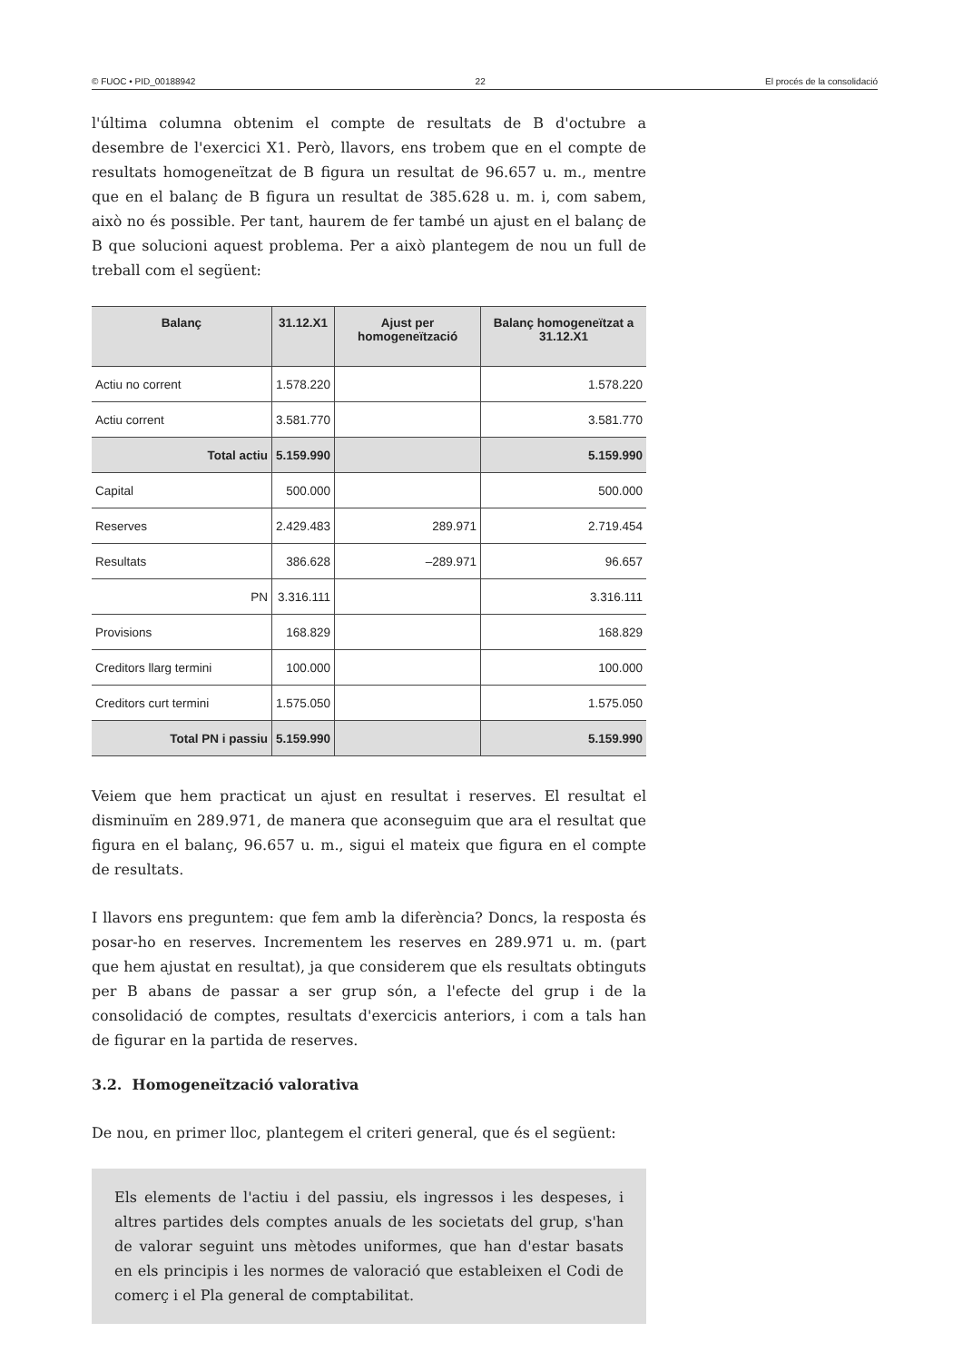© FUOC • PID_00188942 22 El procés de la consolidació
l'última columna obtenim el compte de resultats de B d'octubre a desembre de l'exercici X1. Però, llavors, ens trobem que en el compte de resultats homogeneïtzat de B figura un resultat de 96.657 u. m., mentre que en el balanç de B figura un resultat de 385.628 u. m. i, com sabem, això no és possible. Per tant, haurem de fer també un ajust en el balanç de B que solucioni aquest problema. Per a això plantegem de nou un full de treball com el següent:
| Balanç | 31.12.X1 | Ajust per homogeneïtzació | Balanç homogeneïtzat a 31.12.X1 |
| --- | --- | --- | --- |
| Actiu no corrent | 1.578.220 | | 1.578.220 |
| Actiu corrent | 3.581.770 | | 3.581.770 |
| Total actiu | 5.159.990 | | 5.159.990 |
| Capital | 500.000 | | 500.000 |
| Reserves | 2.429.483 | 289.971 | 2.719.454 |
| Resultats | 386.628 | –289.971 | 96.657 |
| PN | 3.316.111 | | 3.316.111 |
| Provisions | 168.829 | | 168.829 |
| Creditors llarg termini | 100.000 | | 100.000 |
| Creditors curt termini | 1.575.050 | | 1.575.050 |
| Total PN i passiu | 5.159.990 | | 5.159.990 |
Veiem que hem practicat un ajust en resultat i reserves. El resultat el disminuïm en 289.971, de manera que aconseguim que ara el resultat que figura en el balanç, 96.657 u. m., sigui el mateix que figura en el compte de resultats.
I llavors ens preguntem: que fem amb la diferència? Doncs, la resposta és posar-ho en reserves. Incrementem les reserves en 289.971 u. m. (part que hem ajustat en resultat), ja que considerem que els resultats obtinguts per B abans de passar a ser grup són, a l'efecte del grup i de la consolidació de comptes, resultats d'exercicis anteriors, i com a tals han de figurar en la partida de reserves.
3.2. Homogeneïtzació valorativa
De nou, en primer lloc, plantegem el criteri general, que és el següent:
Els elements de l'actiu i del passiu, els ingressos i les despeses, i altres partides dels comptes anuals de les societats del grup, s'han de valorar seguint uns mètodes uniformes, que han d'estar basats en els principis i les normes de valoració que estableixen el Codi de comerç i el Pla general de comptabilitat.